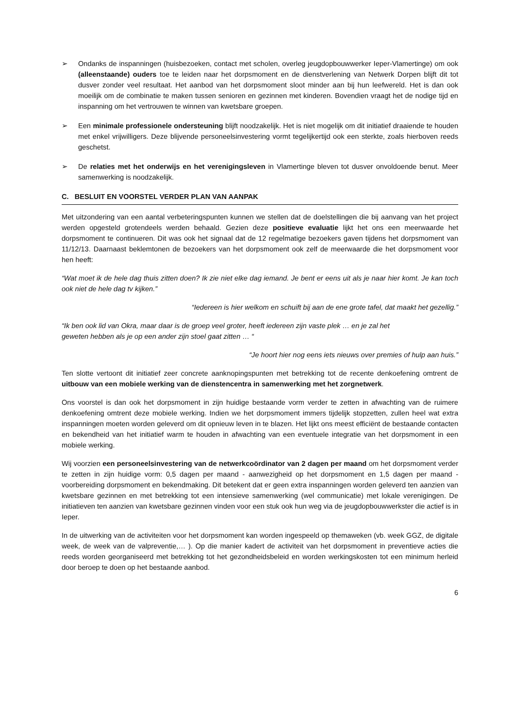➢ Ondanks de inspanningen (huisbezoeken, contact met scholen, overleg jeugdopbouwwerker Ieper-Vlamertinge) om ook (alleenstaande) ouders toe te leiden naar het dorpsmoment en de dienstverlening van Netwerk Dorpen blijft dit tot dusver zonder veel resultaat. Het aanbod van het dorpsmoment sloot minder aan bij hun leefwereld. Het is dan ook moeilijk om de combinatie te maken tussen senioren en gezinnen met kinderen. Bovendien vraagt het de nodige tijd en inspanning om het vertrouwen te winnen van kwetsbare groepen.
➢ Een minimale professionele ondersteuning blijft noodzakelijk. Het is niet mogelijk om dit initiatief draaiende te houden met enkel vrijwilligers. Deze blijvende personeelsinvestering vormt tegelijkertijd ook een sterkte, zoals hierboven reeds geschetst.
➢ De relaties met het onderwijs en het verenigingsleven in Vlamertinge bleven tot dusver onvoldoende benut. Meer samenwerking is noodzakelijk.
C. BESLUIT EN VOORSTEL VERDER PLAN VAN AANPAK
Met uitzondering van een aantal verbeteringspunten kunnen we stellen dat de doelstellingen die bij aanvang van het project werden opgesteld grotendeels werden behaald. Gezien deze positieve evaluatie lijkt het ons een meerwaarde het dorpsmoment te continueren. Dit was ook het signaal dat de 12 regelmatige bezoekers gaven tijdens het dorpsmoment van 11/12/13. Daarnaast beklemtonen de bezoekers van het dorpsmoment ook zelf de meerwaarde die het dorpsmoment voor hen heeft:
“Wat moet ik de hele dag thuis zitten doen? Ik zie niet elke dag iemand. Je bent er eens uit als je naar hier komt. Je kan toch ook niet de hele dag tv kijken.”
“Iedereen is hier welkom en schuift bij aan de ene grote tafel, dat maakt het gezellig.”
“Ik ben ook lid van Okra, maar daar is de groep veel groter, heeft iedereen zijn vaste plek … en je zal het
geweten hebben als je op een ander zijn stoel gaat zitten … “
“Je hoort hier nog eens iets nieuws over premies of hulp aan huis.”
Ten slotte vertoont dit initiatief zeer concrete aanknopingspunten met betrekking tot de recente denkoefening omtrent de uitbouw van een mobiele werking van de dienstencentra in samenwerking met het zorgnetwerk.
Ons voorstel is dan ook het dorpsmoment in zijn huidige bestaande vorm verder te zetten in afwachting van de ruimere denkoefening omtrent deze mobiele werking. Indien we het dorpsmoment immers tijdelijk stopzetten, zullen heel wat extra inspanningen moeten worden geleverd om dit opnieuw leven in te blazen. Het lijkt ons meest efficiënt de bestaande contacten en bekendheid van het initiatief warm te houden in afwachting van een eventuele integratie van het dorpsmoment in een mobiele werking.
Wij voorzien een personeelsinvestering van de netwerkcoördinator van 2 dagen per maand om het dorpsmoment verder te zetten in zijn huidige vorm: 0,5 dagen per maand - aanwezigheid op het dorpsmoment en 1,5 dagen per maand - voorbereiding dorpsmoment en bekendmaking. Dit betekent dat er geen extra inspanningen worden geleverd ten aanzien van kwetsbare gezinnen en met betrekking tot een intensieve samenwerking (wel communicatie) met lokale verenigingen. De initiatieven ten aanzien van kwetsbare gezinnen vinden voor een stuk ook hun weg via de jeugdopbouwwerkster die actief is in Ieper.
In de uitwerking van de activiteiten voor het dorpsmoment kan worden ingespeeld op themaweken (vb. week GGZ, de digitale week, de week van de valpreventie,… ). Op die manier kadert de activiteit van het dorpsmoment in preventieve acties die reeds worden georganiseerd met betrekking tot het gezondheidsbeleid en worden werkingskosten tot een minimum herleid door beroep te doen op het bestaande aanbod.
6